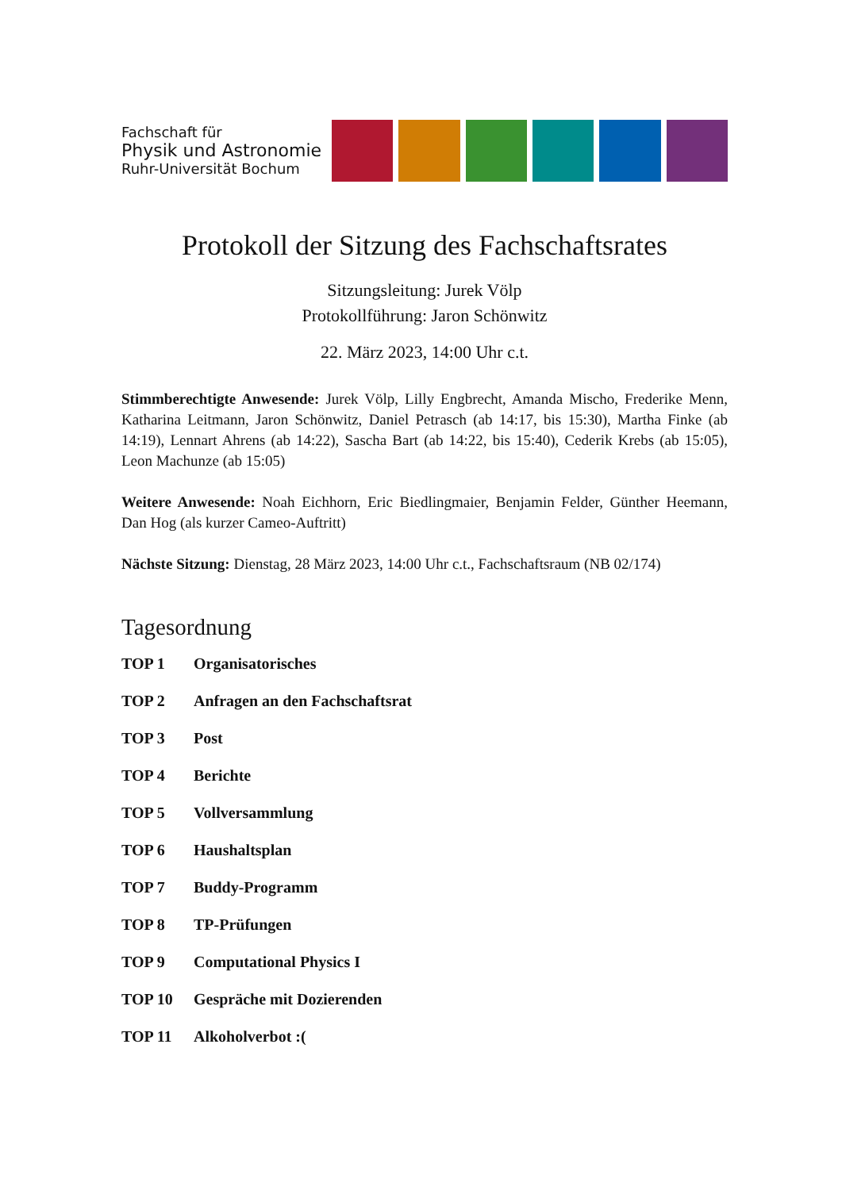Fachschaft für
Physik und Astronomie
Ruhr-Universität Bochum
Protokoll der Sitzung des Fachschaftsrates
Sitzungsleitung: Jurek Völp
Protokollführung: Jaron Schönwitz
22. März 2023, 14:00 Uhr c.t.
Stimmberechtigte Anwesende: Jurek Völp, Lilly Engbrecht, Amanda Mischo, Frederike Menn, Katharina Leitmann, Jaron Schönwitz, Daniel Petrasch (ab 14:17, bis 15:30), Martha Finke (ab 14:19), Lennart Ahrens (ab 14:22), Sascha Bart (ab 14:22, bis 15:40), Cederik Krebs (ab 15:05), Leon Machunze (ab 15:05)
Weitere Anwesende: Noah Eichhorn, Eric Biedlingmaier, Benjamin Felder, Günther Heemann, Dan Hog (als kurzer Cameo-Auftritt)
Nächste Sitzung: Dienstag, 28 März 2023, 14:00 Uhr c.t., Fachschaftsraum (NB 02/174)
Tagesordnung
TOP 1 Organisatorisches
TOP 2 Anfragen an den Fachschaftsrat
TOP 3 Post
TOP 4 Berichte
TOP 5 Vollversammlung
TOP 6 Haushaltsplan
TOP 7 Buddy-Programm
TOP 8 TP-Prüfungen
TOP 9 Computational Physics I
TOP 10 Gespräche mit Dozierenden
TOP 11 Alkoholverbot :(